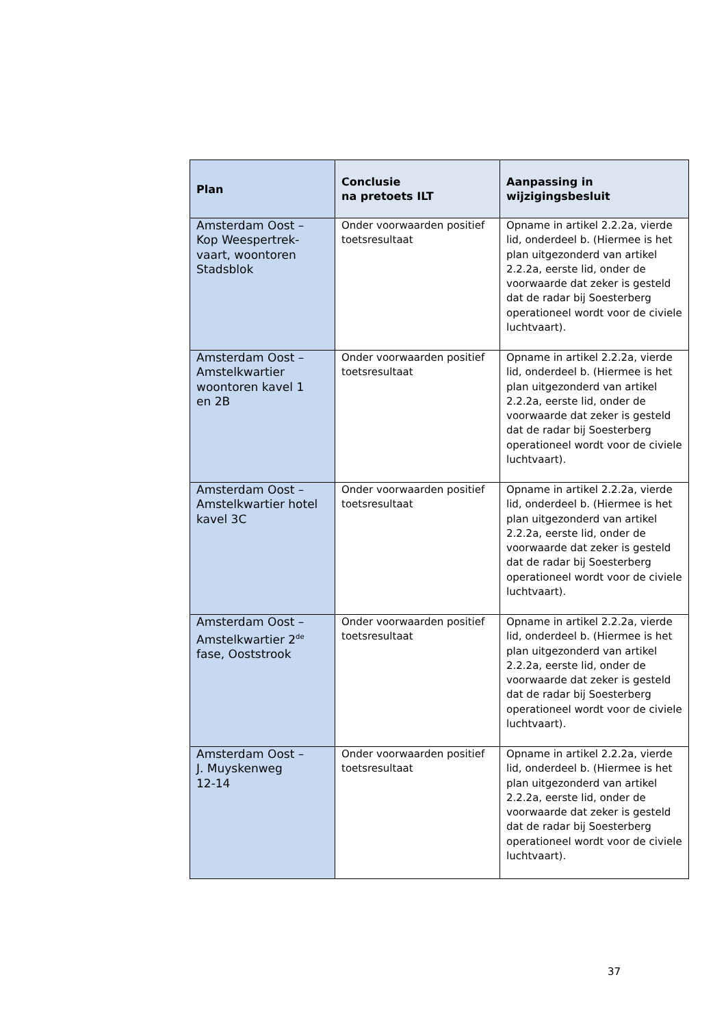| Plan | Conclusie na pretoets ILT | Aanpassing in wijzigingsbesluit |
| --- | --- | --- |
| Amsterdam Oost – Kop Weespertrek- vaart, woontoren Stadsblok | Onder voorwaarden positief toetsresultaat | Opname in artikel 2.2.2a, vierde lid, onderdeel b. (Hiermee is het plan uitgezonderd van artikel 2.2.2a, eerste lid, onder de voorwaarde dat zeker is gesteld dat de radar bij Soesterberg operationeel wordt voor de civiele luchtvaart). |
| Amsterdam Oost – Amstelkwartier woontoren kavel 1 en 2B | Onder voorwaarden positief toetsresultaat | Opname in artikel 2.2.2a, vierde lid, onderdeel b. (Hiermee is het plan uitgezonderd van artikel 2.2.2a, eerste lid, onder de voorwaarde dat zeker is gesteld dat de radar bij Soesterberg operationeel wordt voor de civiele luchtvaart). |
| Amsterdam Oost – Amstelkwartier hotel kavel 3C | Onder voorwaarden positief toetsresultaat | Opname in artikel 2.2.2a, vierde lid, onderdeel b. (Hiermee is het plan uitgezonderd van artikel 2.2.2a, eerste lid, onder de voorwaarde dat zeker is gesteld dat de radar bij Soesterberg operationeel wordt voor de civiele luchtvaart). |
| Amsterdam Oost – Amstelkwartier 2<sup>de</sup> fase, Ooststrook | Onder voorwaarden positief toetsresultaat | Opname in artikel 2.2.2a, vierde lid, onderdeel b. (Hiermee is het plan uitgezonderd van artikel 2.2.2a, eerste lid, onder de voorwaarde dat zeker is gesteld dat de radar bij Soesterberg operationeel wordt voor de civiele luchtvaart). |
| Amsterdam Oost – J. Muyskenweg 12-14 | Onder voorwaarden positief toetsresultaat | Opname in artikel 2.2.2a, vierde lid, onderdeel b. (Hiermee is het plan uitgezonderd van artikel 2.2.2a, eerste lid, onder de voorwaarde dat zeker is gesteld dat de radar bij Soesterberg operationeel wordt voor de civiele luchtvaart). |
37